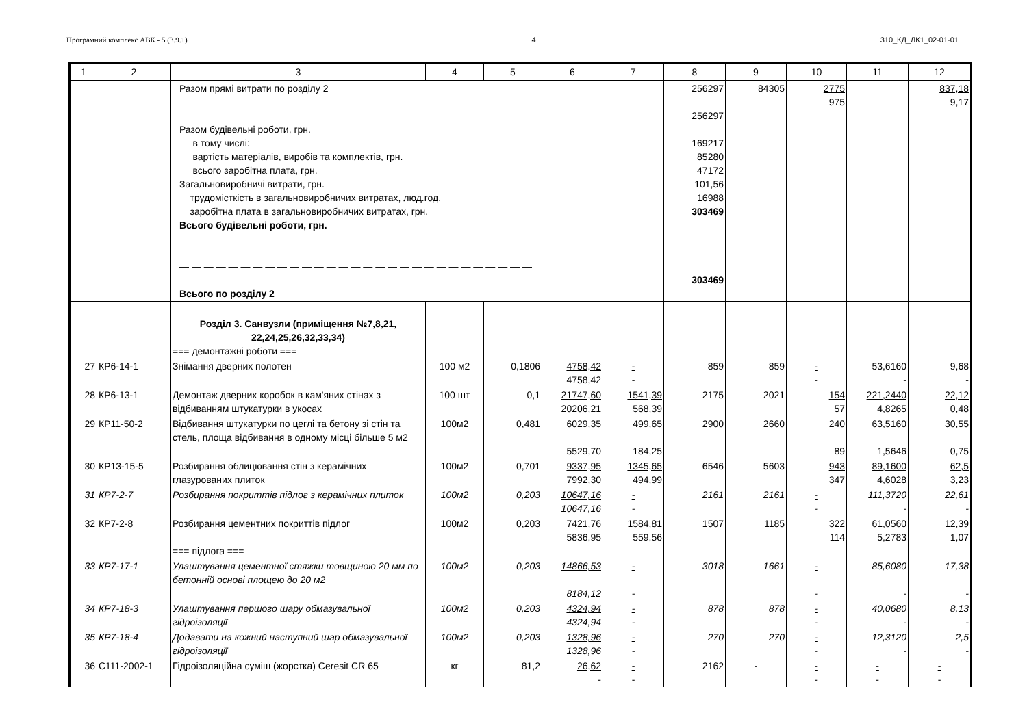Програмний комплекс АВК - 5 (3.9.1) 4 310_КД_ЛК1_02-01-01
| 1 | 2 | 3 | 4 | 5 | 6 | 7 | 8 | 9 | 10 | 11 | 12 |
| --- | --- | --- | --- | --- | --- | --- | --- | --- | --- | --- | --- |
| | | Разом прямі витрати по розділу 2 Разом будівельні роботи, грн. в тому числі: вартість матеріалів, виробів та комплектів, грн. всього заробітна плата, грн. Загальновиробничі витрати, грн. трудомісткість в загальновиробничих витратах, люд.год. заробітна плата в загальновиробничих витратах, грн. Всього будівельні роботи, грн. — — — — — — — — — — — — — — — — — — — — — — — — — — — — — Всього по розділу 2 | | | | | 256297 256297 169217 85280 47172 101,56 16988 303469 303469 | 84305 | 2775 975 | | 837,18 9,17 |
| | | Розділ 3. Санвузли (приміщення №7,8,21, 22,24,25,26,32,33,34) === демонтажні роботи === | | | | | | | | | |
| 27 | КР6-14-1 | Знімання дверних полотен | 100 м2 | 0,1806 | 4758,42 4758,42 | - - | 859 | 859 | - - | 53,6160 - | 9,68 - |
| 28 | КР6-13-1 | Демонтаж дверних коробок в кам'яних стінах з відбиванням штукатурки в укосах | 100 шт | 0,1 | 21747,60 20206,21 | 1541,39 568,39 | 2175 | 2021 | 154 57 | 221,2440 4,8265 | 22,12 0,48 |
| 29 | КР11-50-2 | Відбивання штукатурки по цеглі та бетону зі стін та стель, площа відбивання в одному місці більше 5 м2 | 100м2 | 0,481 | 6029,35 5529,70 | 499,65 184,25 | 2900 | 2660 | 240 89 | 63,5160 1,5646 | 30,55 0,75 |
| 30 | КР13-15-5 | Розбирання облицювання стін з керамічних глазурованих плиток | 100м2 | 0,701 | 9337,95 7992,30 | 1345,65 494,99 | 6546 | 5603 | 943 347 | 89,1600 4,6028 | 62,5 3,23 |
| 31 | КР7-2-7 | Розбирання покриттів підлог з керамічних плиток | 100м2 | 0,203 | 10647,16 10647,16 | - - | 2161 | 2161 | - - | 111,3720 - | 22,61 - |
| 32 | КР7-2-8 | Розбирання цементних покриттів підлог === підлога === | 100м2 | 0,203 | 7421,76 5836,95 | 1584,81 559,56 | 1507 | 1185 | 322 114 | 61,0560 5,2783 | 12,39 1,07 |
| 33 | КР7-17-1 | Улаштування цементної стяжки товщиною 20 мм по бетонній основі площею до 20 м2 | 100м2 | 0,203 | 14866,53 8184,12 | - - | 3018 | 1661 | - - | 85,6080 - | 17,38 - |
| 34 | КР7-18-3 | Улаштування першого шару обмазувальної гідроізоляції | 100м2 | 0,203 | 4324,94 4324,94 | - - | 878 | 878 | - - | 40,0680 - | 8,13 - |
| 35 | КР7-18-4 | Додавати на кожний наступний шар обмазувальної гідроізоляції | 100м2 | 0,203 | 1328,96 1328,96 | - - | 270 | 270 | - - | 12,3120 - | 2,5 - |
| 36 | С111-2002-1 | Гідроізоляційна суміш (жорстка) Ceresit CR 65 | кг | 81,2 | 26,62 - | - - | 2162 | - | - - | - - | - - |